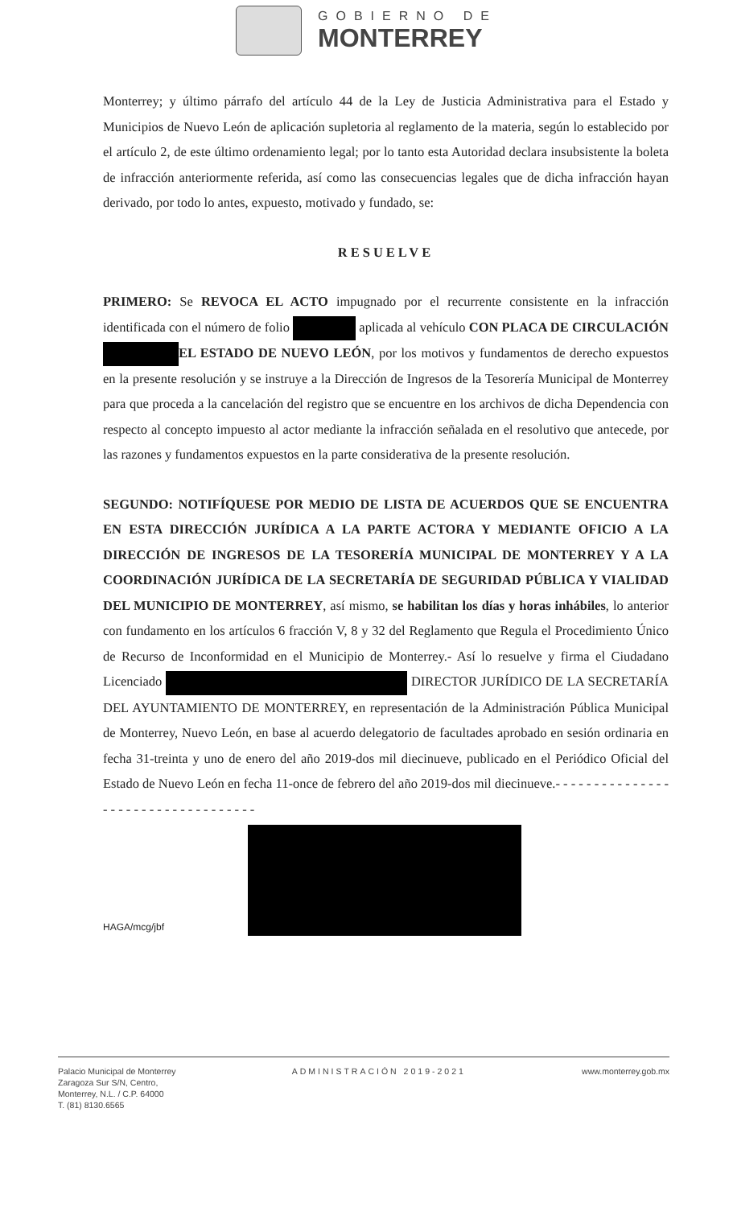GOBIERNO DE
MONTERREY
Monterrey; y último párrafo del artículo 44 de la Ley de Justicia Administrativa para el Estado y Municipios de Nuevo León de aplicación supletoria al reglamento de la materia, según lo establecido por el artículo 2, de este último ordenamiento legal; por lo tanto esta Autoridad declara insubsistente la boleta de infracción anteriormente referida, así como las consecuencias legales que de dicha infracción hayan derivado, por todo lo antes, expuesto, motivado y fundado, se:
RESUELVE
PRIMERO: Se REVOCA EL ACTO impugnado por el recurrente consistente en la infracción identificada con el número de folio aplicada al vehículo CON PLACA DE CIRCULACIÓN EL ESTADO DE NUEVO LEÓN, por los motivos y fundamentos de derecho expuestos en la presente resolución y se instruye a la Dirección de Ingresos de la Tesorería Municipal de Monterrey para que proceda a la cancelación del registro que se encuentre en los archivos de dicha Dependencia con respecto al concepto impuesto al actor mediante la infracción señalada en el resolutivo que antecede, por las razones y fundamentos expuestos en la parte considerativa de la presente resolución.
SEGUNDO: NOTIFÍQUESE POR MEDIO DE LISTA DE ACUERDOS QUE SE ENCUENTRA EN ESTA DIRECCIÓN JURÍDICA A LA PARTE ACTORA Y MEDIANTE OFICIO A LA DIRECCIÓN DE INGRESOS DE LA TESORERÍA MUNICIPAL DE MONTERREY Y A LA COORDINACIÓN JURÍDICA DE LA SECRETARÍA DE SEGURIDAD PÚBLICA Y VIALIDAD DEL MUNICIPIO DE MONTERREY, así mismo, se habilitan los días y horas inhábiles, lo anterior con fundamento en los artículos 6 fracción V, 8 y 32 del Reglamento que Regula el Procedimiento Único de Recurso de Inconformidad en el Municipio de Monterrey.- Así lo resuelve y firma el Ciudadano Licenciado DIRECTOR JURÍDICO DE LA SECRETARÍA DEL AYUNTAMIENTO DE MONTERREY, en representación de la Administración Pública Municipal de Monterrey, Nuevo León, en base al acuerdo delegatorio de facultades aprobado en sesión ordinaria en fecha 31-treinta y uno de enero del año 2019-dos mil diecinueve, publicado en el Periódico Oficial del Estado de Nuevo León en fecha 11-once de febrero del año 2019-dos mil diecinueve.- - - - - - - - - - - - - - - - - - - - - - - - - - - - - - - - - - -
HAGA/mcg/jbf
Palacio Municipal de Monterrey
Zaragoza Sur S/N, Centro,
Monterrey, N.L. / C.P. 64000
T. (81) 8130.6565
ADMINISTRACIÓN 2019-2021 www.monterrey.gob.mx